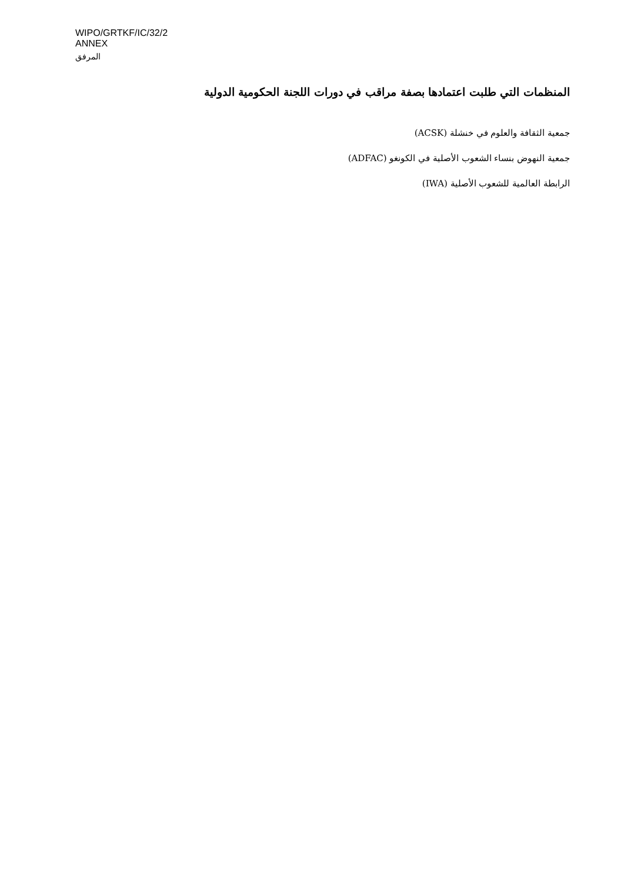WIPO/GRTKF/IC/32/2
ANNEX
المرفق
المنظمات التي طلبت اعتمادها بصفة مراقب في دورات اللجنة الحكومية الدولية
جمعية الثقافة والعلوم في خنشلة (ACSK)
جمعية النهوض بنساء الشعوب الأصلية في الكونغو (ADFAC)
الرابطة العالمية للشعوب الأصلية (IWA)